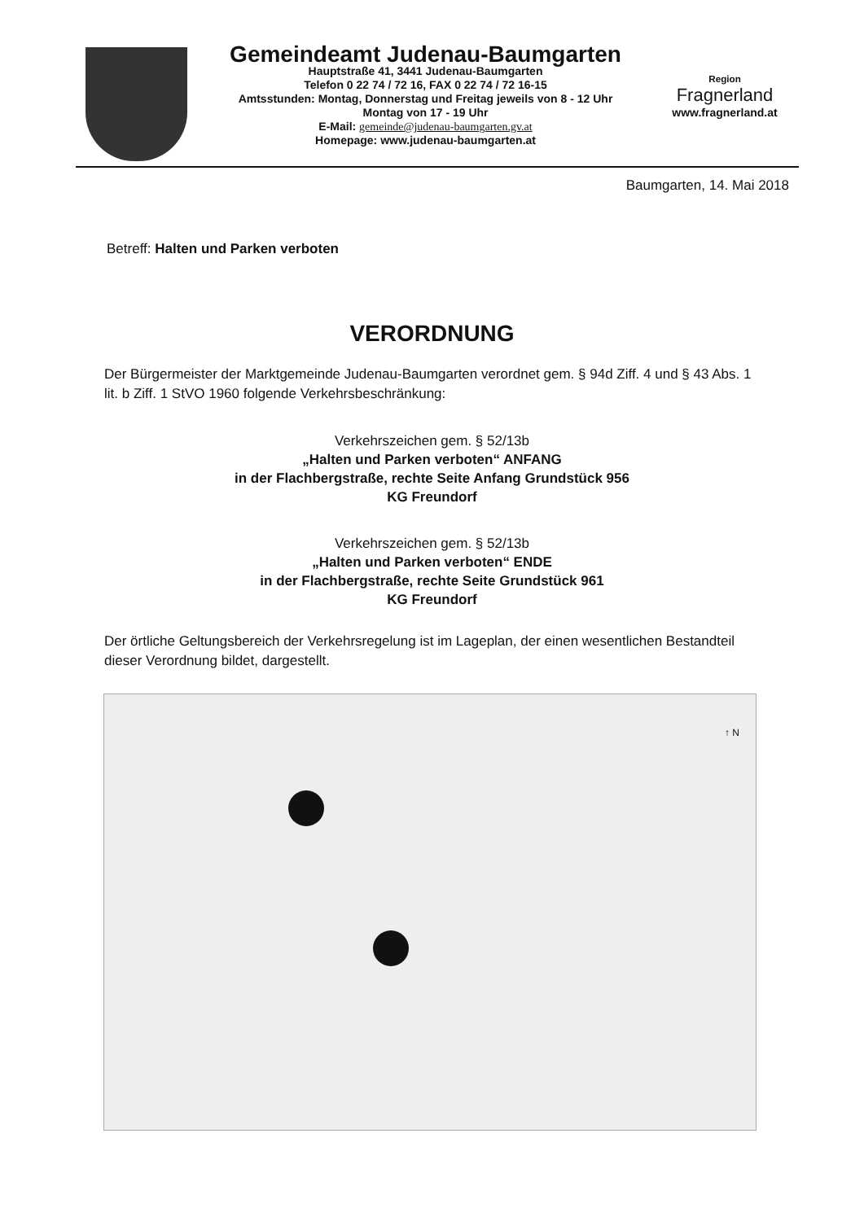Gemeindeamt Judenau-Baumgarten
Hauptstraße 41, 3441 Judenau-Baumgarten
Telefon 0 22 74 / 72 16, FAX 0 22 74 / 72 16-15
Amtsstunden: Montag, Donnerstag und Freitag jeweils von 8 - 12 Uhr
Montag von 17 - 19 Uhr
E-Mail: gemeinde@judenau-baumgarten.gv.at
Homepage: www.judenau-baumgarten.at
Region
Fragnerland
www.fragnerland.at
Baumgarten, 14. Mai 2018
Betreff: Halten und Parken verboten
VERORDNUNG
Der Bürgermeister der Marktgemeinde Judenau-Baumgarten verordnet gem. § 94d Ziff. 4 und § 43 Abs. 1 lit. b Ziff. 1 StVO 1960 folgende Verkehrsbeschränkung:
Verkehrszeichen gem. § 52/13b
„Halten und Parken verboten“ ANFANG
in der Flachbergstraße, rechte Seite Anfang Grundstück 956
KG Freundorf
Verkehrszeichen gem. § 52/13b
„Halten und Parken verboten“ ENDE
in der Flachbergstraße, rechte Seite Grundstück 961
KG Freundorf
Der örtliche Geltungsbereich der Verkehrsregelung ist im Lageplan, der einen wesentlichen Bestandteil dieser Verordnung bildet, dargestellt.
↑ N